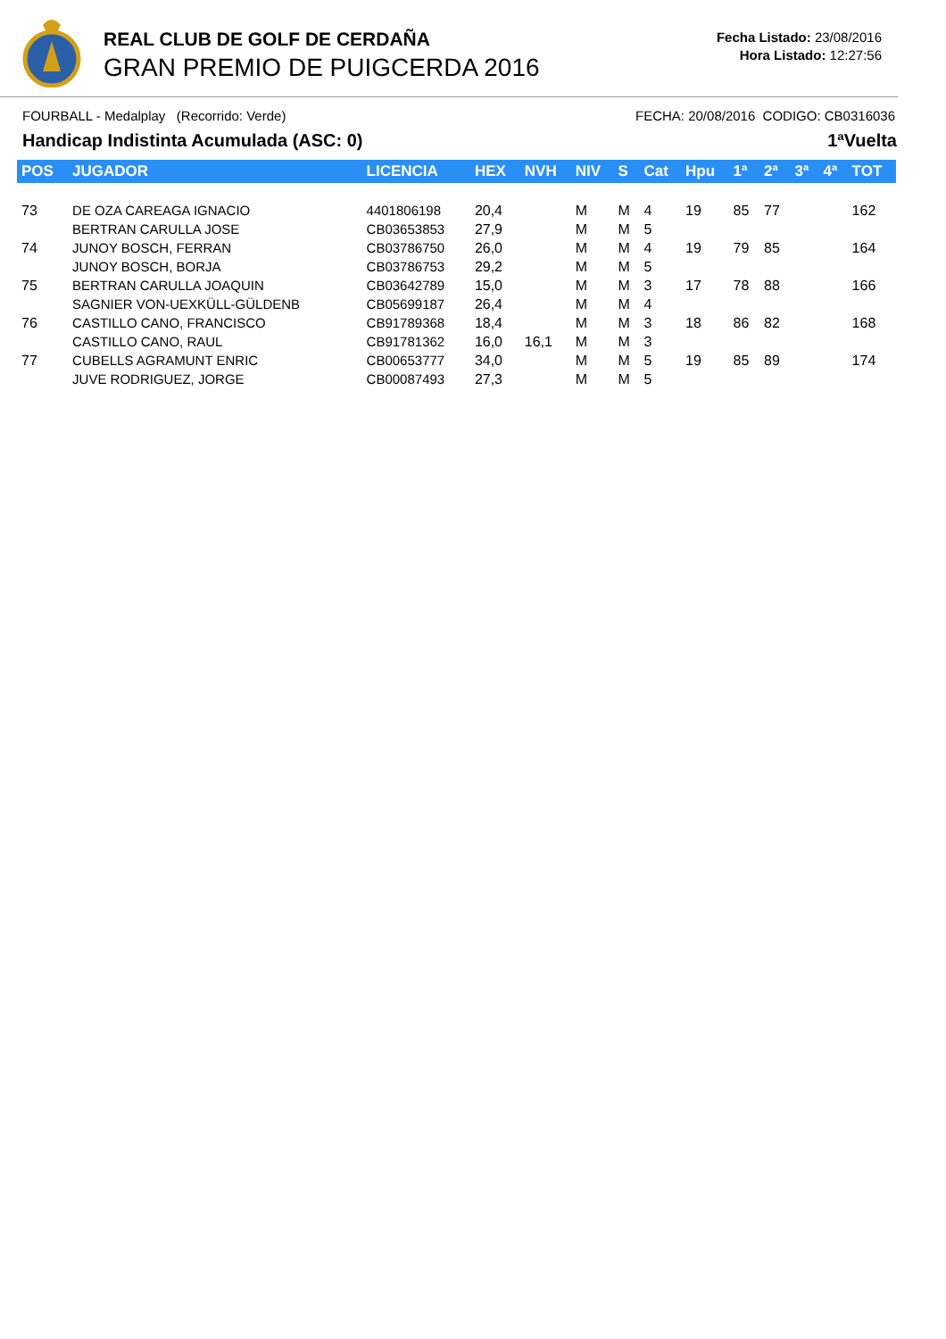REAL CLUB DE GOLF DE CERDAÑA
GRAN PREMIO DE PUIGCERDA 2016
Fecha Listado: 23/08/2016
Hora Listado: 12:27:56
FOURBALL - Medalplay (Recorrido: Verde) FECHA: 20/08/2016 CODIGO: CB0316036
Handicap Indistinta Acumulada (ASC: 0) 1ªVuelta
| POS | JUGADOR | LICENCIA | HEX | NVH | NIV | S | Cat | Hpu | 1ª | 2ª | 3ª | 4ª | TOT |
| --- | --- | --- | --- | --- | --- | --- | --- | --- | --- | --- | --- | --- | --- |
| 73 | DE OZA CAREAGA IGNACIO BERTRAN CARULLA JOSE | 4401806198 CB03653853 | 20,4 27,9 | | M M | M M | 4 5 | 19 | 85 | 77 | | | 162 |
| 74 | JUNOY BOSCH, FERRAN JUNOY BOSCH, BORJA | CB03786750 CB03786753 | 26,0 29,2 | | M M | M M | 4 5 | 19 | 79 | 85 | | | 164 |
| 75 | BERTRAN CARULLA JOAQUIN SAGNIER VON-UEXKÜLL-GÜLDENB | CB03642789 CB05699187 | 15,0 26,4 | | M M | M M | 3 4 | 17 | 78 | 88 | | | 166 |
| 76 | CASTILLO CANO, FRANCISCO CASTILLO CANO, RAUL | CB91789368 CB91781362 | 18,4 16,0 | 16,1 | M M | M M | 3 3 | 18 | 86 | 82 | | | 168 |
| 77 | CUBELLS AGRAMUNT ENRIC JUVE RODRIGUEZ, JORGE | CB00653777 CB00087493 | 34,0 27,3 | | M M | M M | 5 5 | 19 | 85 | 89 | | | 174 |